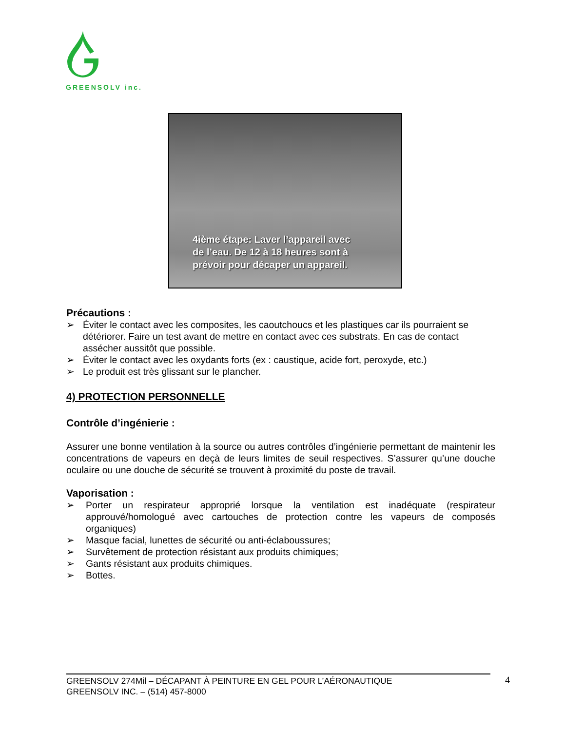GREENSOLV inc.
4ième étape: Laver l’appareil avec
de l’eau. De 12 à 18 heures sont à
prévoir pour décaper un appareil.
Précautions :
➢ Éviter le contact avec les composites, les caoutchoucs et les plastiques car ils pourraient se détériorer. Faire un test avant de mettre en contact avec ces substrats. En cas de contact assécher aussitôt que possible.
➢ Éviter le contact avec les oxydants forts (ex : caustique, acide fort, peroxyde, etc.)
➢ Le produit est très glissant sur le plancher.
4) PROTECTION PERSONNELLE
Contrôle d’ingénierie :
Assurer une bonne ventilation à la source ou autres contrôles d’ingénierie permettant de maintenir les concentrations de vapeurs en deçà de leurs limites de seuil respectives. S’assurer qu’une douche oculaire ou une douche de sécurité se trouvent à proximité du poste de travail.
Vaporisation :
➢ Porter un respirateur approprié lorsque la ventilation est inadéquate (respirateur approuvé/homologué avec cartouches de protection contre les vapeurs de composés organiques)
➢ Masque facial, lunettes de sécurité ou anti-éclaboussures;
➢ Survêtement de protection résistant aux produits chimiques;
➢ Gants résistant aux produits chimiques.
➢ Bottes.
GREENSOLV 274Mil – DÉCAPANT À PEINTURE EN GEL POUR L’AÉRONAUTIQUE
GREENSOLV INC. – (514) 457-8000
4